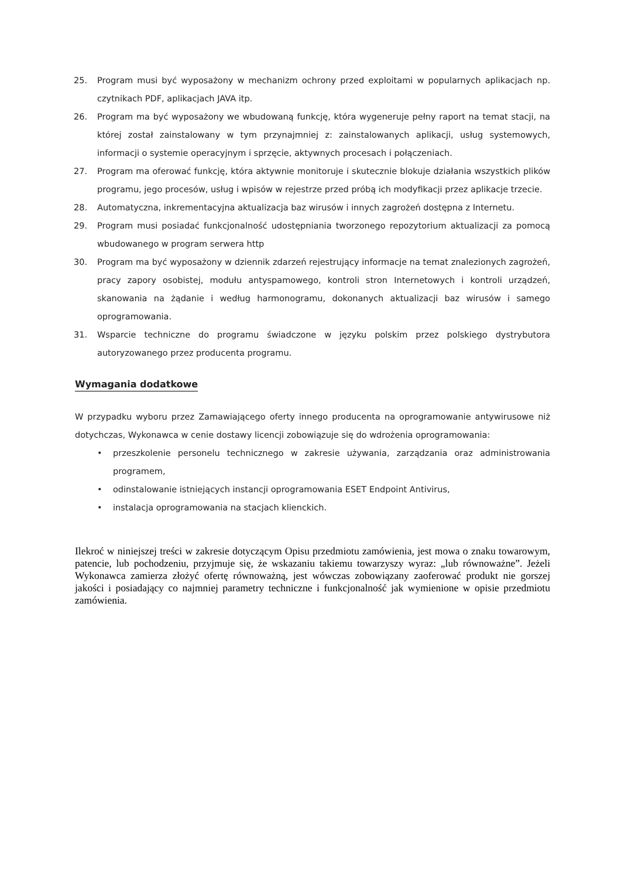25. Program musi być wyposażony w mechanizm ochrony przed exploitami w popularnych aplikacjach np. czytnikach PDF, aplikacjach JAVA itp.
26. Program ma być wyposażony we wbudowaną funkcję, która wygeneruje pełny raport na temat stacji, na której został zainstalowany w tym przynajmniej z: zainstalowanych aplikacji, usług systemowych, informacji o systemie operacyjnym i sprzęcie, aktywnych procesach i połączeniach.
27. Program ma oferować funkcję, która aktywnie monitoruje i skutecznie blokuje działania wszystkich plików programu, jego procesów, usług i wpisów w rejestrze przed próbą ich modyfikacji przez aplikacje trzecie.
28. Automatyczna, inkrementacyjna aktualizacja baz wirusów i innych zagrożeń dostępna z Internetu.
29. Program musi posiadać funkcjonalność udostępniania tworzonego repozytorium aktualizacji za pomocą wbudowanego w program serwera http
30. Program ma być wyposażony w dziennik zdarzeń rejestrujący informacje na temat znalezionych zagrożeń, pracy zapory osobistej, modułu antyspamowego, kontroli stron Internetowych i kontroli urządzeń, skanowania na żądanie i według harmonogramu, dokonanych aktualizacji baz wirusów i samego oprogramowania.
31. Wsparcie techniczne do programu świadczone w języku polskim przez polskiego dystrybutora autoryzowanego przez producenta programu.
Wymagania dodatkowe
W przypadku wyboru przez Zamawiającego oferty innego producenta na oprogramowanie antywirusowe niż dotychczas, Wykonawca w cenie dostawy licencji zobowiązuje się do wdrożenia oprogramowania:
• przeszkolenie personelu technicznego w zakresie używania, zarządzania oraz administrowania programem,
• odinstalowanie istniejących instancji oprogramowania ESET Endpoint Antivirus,
• instalacja oprogramowania na stacjach klienckich.
Ilekroć w niniejszej treści w zakresie dotyczącym Opisu przedmiotu zamówienia, jest mowa o znaku towarowym, patencie, lub pochodzeniu, przyjmuje się, że wskazaniu takiemu towarzyszy wyraz: „lub równoważne”. Jeżeli Wykonawca zamierza złożyć ofertę równoważną, jest wówczas zobowiązany zaoferować produkt nie gorszej jakości i posiadający co najmniej parametry techniczne i funkcjonalność jak wymienione w opisie przedmiotu zamówienia.